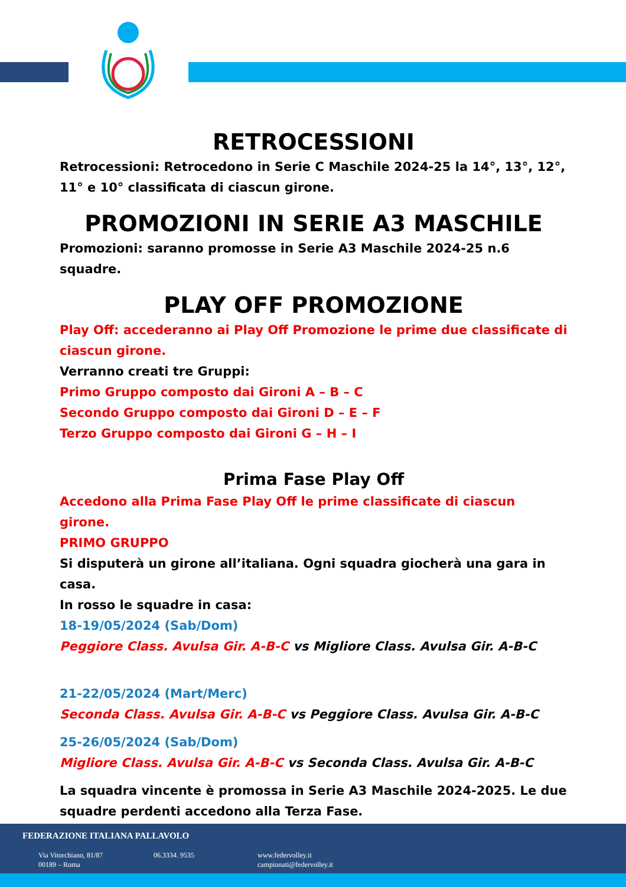RETROCESSIONI
Retrocessioni: Retrocedono in Serie C Maschile 2024-25 la 14°, 13°, 12°, 11° e 10° classificata di ciascun girone.
PROMOZIONI IN SERIE A3 MASCHILE
Promozioni: saranno promosse in Serie A3 Maschile 2024-25 n.6 squadre.
PLAY OFF PROMOZIONE
Play Off: accederanno ai Play Off Promozione le prime due classificate di ciascun girone.
Verranno creati tre Gruppi:
Primo Gruppo composto dai Gironi A – B – C
Secondo Gruppo composto dai Gironi D – E – F
Terzo Gruppo composto dai Gironi G – H – I
Prima Fase Play Off
Accedono alla Prima Fase Play Off le prime classificate di ciascun girone.
PRIMO GRUPPO
Si disputerà un girone all’italiana. Ogni squadra giocherà una gara in casa.
In rosso le squadre in casa:
18-19/05/2024 (Sab/Dom)
Peggiore Class. Avulsa Gir. A-B-C vs Migliore Class. Avulsa Gir. A-B-C
21-22/05/2024 (Mart/Merc)
Seconda Class. Avulsa Gir. A-B-C vs Peggiore Class. Avulsa Gir. A-B-C
25-26/05/2024 (Sab/Dom)
Migliore Class. Avulsa Gir. A-B-C vs Seconda Class. Avulsa Gir. A-B-C
La squadra vincente è promossa in Serie A3 Maschile 2024-2025. Le due squadre perdenti accedono alla Terza Fase.
FEDERAZIONE ITALIANA PALLAVOLO
Via Vitorchiano, 81/87
00189 – Roma
06.3334. 9535
www.federvolley.it
campionati@federvolley.it